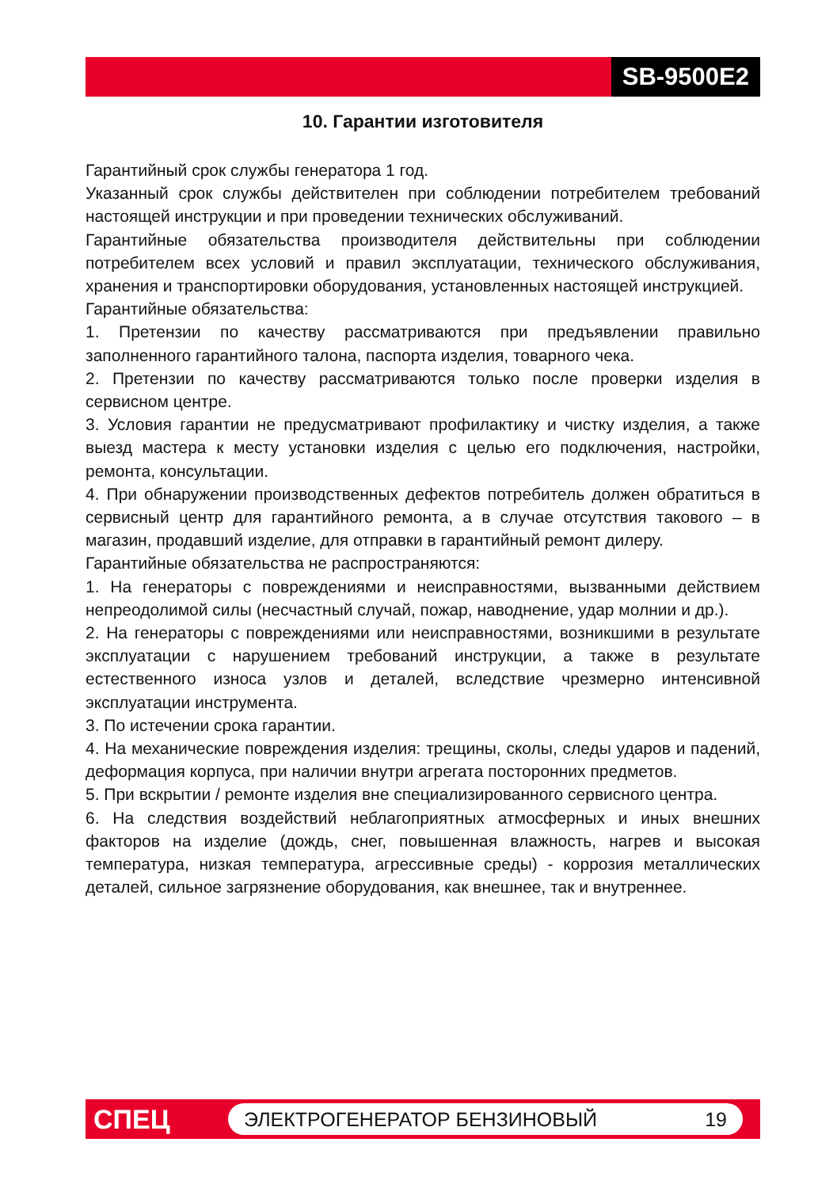SB-9500E2
10. Гарантии изготовителя
Гарантийный срок службы генератора 1 год.
Указанный срок службы действителен при соблюдении потребителем требований настоящей инструкции и при проведении технических обслуживаний.
Гарантийные обязательства производителя действительны при соблюдении потребителем всех условий и правил эксплуатации, технического обслуживания, хранения и транспортировки оборудования, установленных настоящей инструкцией.
Гарантийные обязательства:
1. Претензии по качеству рассматриваются при предъявлении правильно заполненного гарантийного талона, паспорта изделия, товарного чека.
2. Претензии по качеству рассматриваются только после проверки изделия в сервисном центре.
3. Условия гарантии не предусматривают профилактику и чистку изделия, а также выезд мастера к месту установки изделия с целью его подключения, настройки, ремонта, консультации.
4. При обнаружении производственных дефектов потребитель должен обратиться в сервисный центр для гарантийного ремонта, а в случае отсутствия такового – в магазин, продавший изделие, для отправки в гарантийный ремонт дилеру.
Гарантийные обязательства не распространяются:
1. На генераторы с повреждениями и неисправностями, вызванными действием непреодолимой силы (несчастный случай, пожар, наводнение, удар молнии и др.).
2. На генераторы с повреждениями или неисправностями, возникшими в результате эксплуатации с нарушением требований инструкции, а также в результате естественного износа узлов и деталей, вследствие чрезмерно интенсивной эксплуатации инструмента.
3. По истечении срока гарантии.
4. На механические повреждения изделия: трещины, сколы, следы ударов и падений, деформация корпуса, при наличии внутри агрегата посторонних предметов.
5. При вскрытии / ремонте изделия вне специализированного сервисного центра.
6. На следствия воздействий неблагоприятных атмосферных и иных внешних факторов на изделие (дождь, снег, повышенная влажность, нагрев и высокая температура, низкая температура, агрессивные среды) - коррозия металлических деталей, сильное загрязнение оборудования, как внешнее, так и внутреннее.
СПЕЦ
ЭЛЕКТРОГЕНЕРАТОР БЕНЗИНОВЫЙ 19